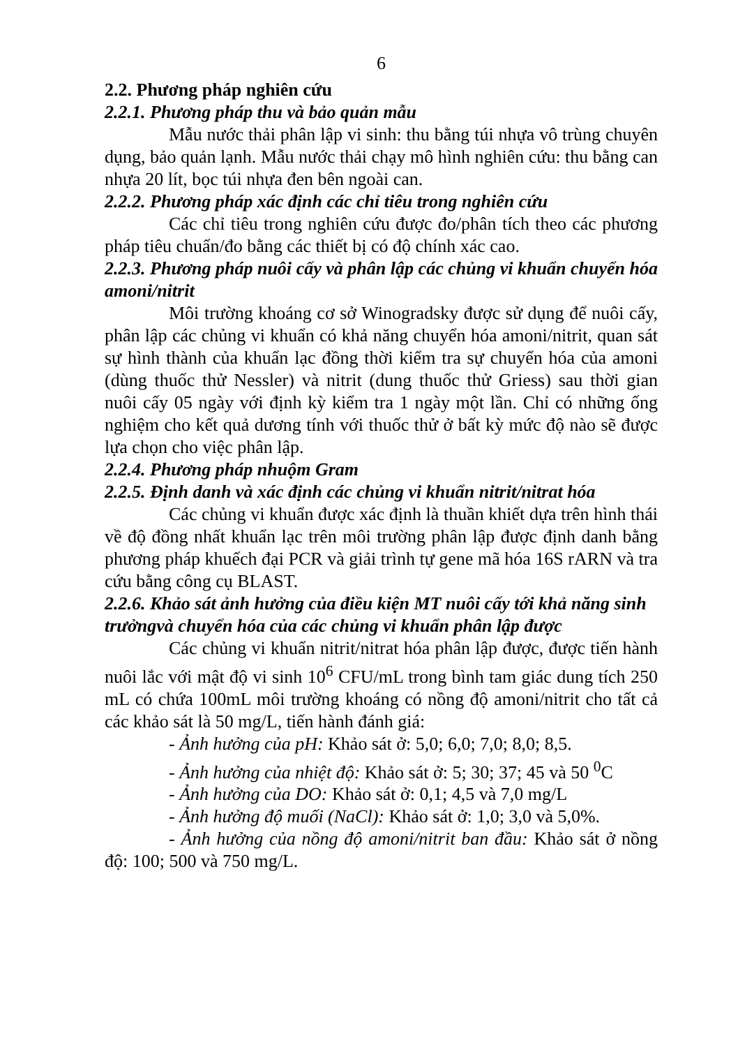6
2.2. Phương pháp nghiên cứu
2.2.1. Phương pháp thu và bảo quản mẫu
Mẫu nước thải phân lập vi sinh: thu bằng túi nhựa vô trùng chuyên dụng, bảo quản lạnh. Mẫu nước thải chạy mô hình nghiên cứu: thu bằng can nhựa 20 lít, bọc túi nhựa đen bên ngoài can.
2.2.2. Phương pháp xác định các chỉ tiêu trong nghiên cứu
Các chỉ tiêu trong nghiên cứu được đo/phân tích theo các phương pháp tiêu chuẩn/đo bằng các thiết bị có độ chính xác cao.
2.2.3. Phương pháp nuôi cấy và phân lập các chủng vi khuẩn chuyển hóa amoni/nitrit
Môi trường khoáng cơ sở Winogradsky được sử dụng để nuôi cấy, phân lập các chủng vi khuẩn có khả năng chuyển hóa amoni/nitrit, quan sát sự hình thành của khuẩn lạc đồng thời kiểm tra sự chuyển hóa của amoni (dùng thuốc thử Nessler) và nitrit (dung thuốc thử Griess) sau thời gian nuôi cấy 05 ngày với định kỳ kiểm tra 1 ngày một lần. Chỉ có những ống nghiệm cho kết quả dương tính với thuốc thử ở bất kỳ mức độ nào sẽ được lựa chọn cho việc phân lập.
2.2.4. Phương pháp nhuộm Gram
2.2.5. Định danh và xác định các chủng vi khuẩn nitrit/nitrat hóa
Các chủng vi khuẩn được xác định là thuần khiết dựa trên hình thái về độ đồng nhất khuẩn lạc trên môi trường phân lập được định danh bằng phương pháp khuếch đại PCR và giải trình tự gene mã hóa 16S rARN và tra cứu bằng công cụ BLAST.
2.2.6. Khảo sát ảnh hưởng của điều kiện MT nuôi cấy tới khả năng sinh trưởngvà chuyển hóa của các chủng vi khuẩn phân lập được
Các chủng vi khuẩn nitrit/nitrat hóa phân lập được, được tiến hành nuôi lắc với mật độ vi sinh 10<sup>6</sup> CFU/mL trong bình tam giác dung tích 250 mL có chứa 100mL môi trường khoáng có nồng độ amoni/nitrit cho tất cả các khảo sát là 50 mg/L, tiến hành đánh giá:
- Ảnh hưởng của pH: Khảo sát ở: 5,0; 6,0; 7,0; 8,0; 8,5.
- Ảnh hưởng của nhiệt độ: Khảo sát ở: 5; 30; 37; 45 và 50 <sup>0</sup>C
- Ảnh hưởng của DO: Khảo sát ở: 0,1; 4,5 và 7,0 mg/L
- Ảnh hưởng độ muối (NaCl): Khảo sát ở: 1,0; 3,0 và 5,0%.
- Ảnh hưởng của nồng độ amoni/nitrit ban đầu: Khảo sát ở nồng độ: 100; 500 và 750 mg/L.